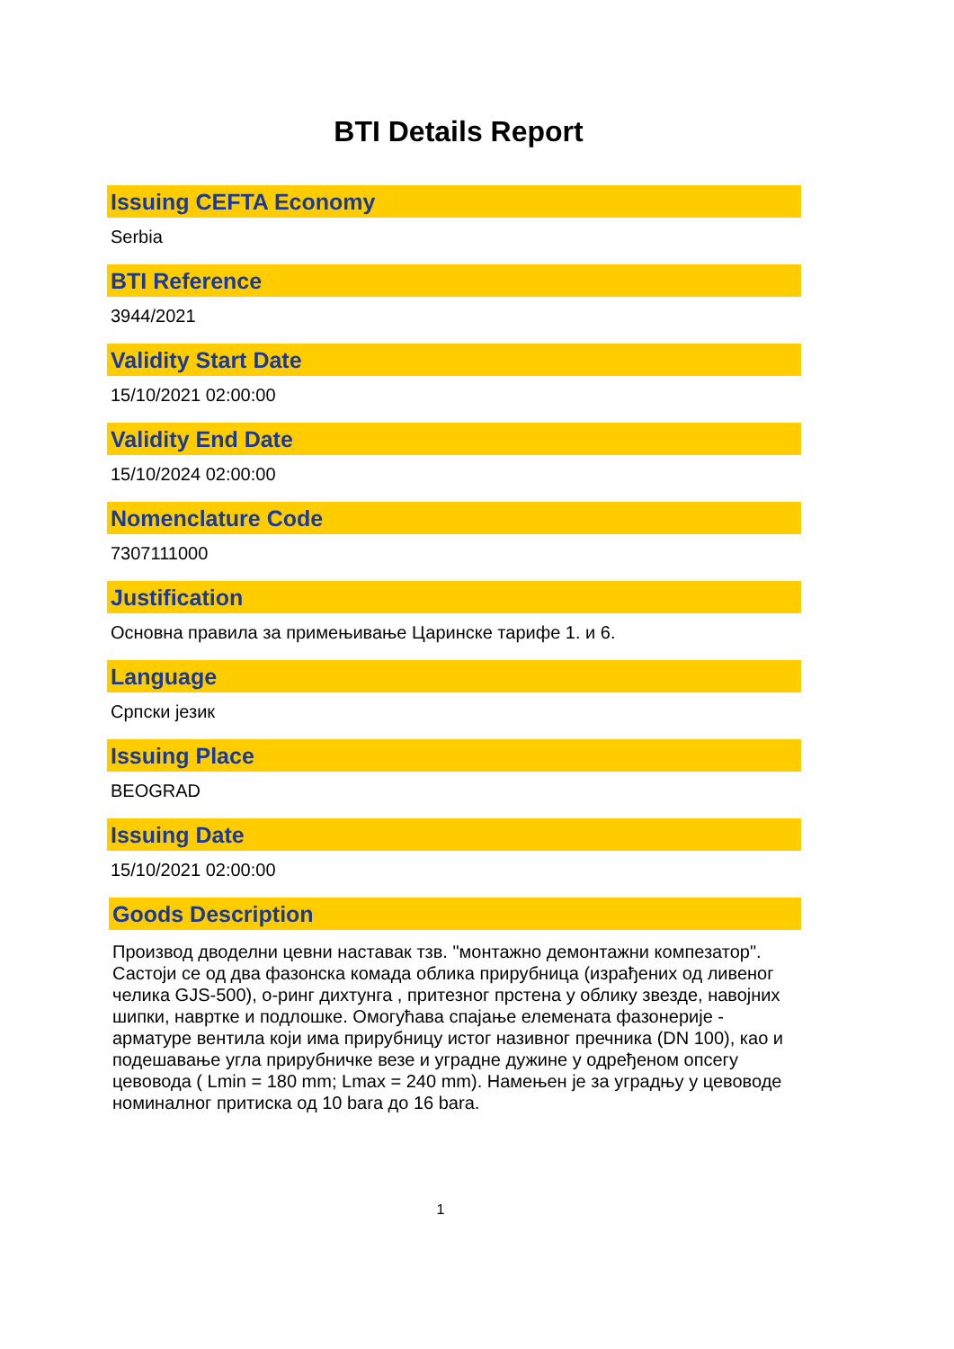BTI Details Report
Issuing CEFTA Economy
Serbia
BTI Reference
3944/2021
Validity Start Date
15/10/2021 02:00:00
Validity End Date
15/10/2024 02:00:00
Nomenclature Code
7307111000
Justification
Основна правила за примењивање Царинске тарифе 1. и 6.
Language
Српски језик
Issuing Place
BEOGRAD
Issuing Date
15/10/2021 02:00:00
Goods Description
Производ дводелни цевни наставак тзв. "монтажно демонтажни компезатор". Састоји се од два фазонска комада облика прирубница (израђених од ливеног челика GJS-500), о-ринг дихтунга , притезног прстена у облику звезде, навојних шипки, наврткe и подлошке. Омогућава спајање елемената фазонерије - арматуре вентила који има прирубницу истог називног пречника (DN 100), као и подешавање угла прирубничке везе и уградне дужине у одређеном опсегу цевовода ( Lmin = 180 mm; Lmax = 240 mm). Намењен је за уградњу у цевоводе номиналног притиска од 10 bara до 16 bara.
1